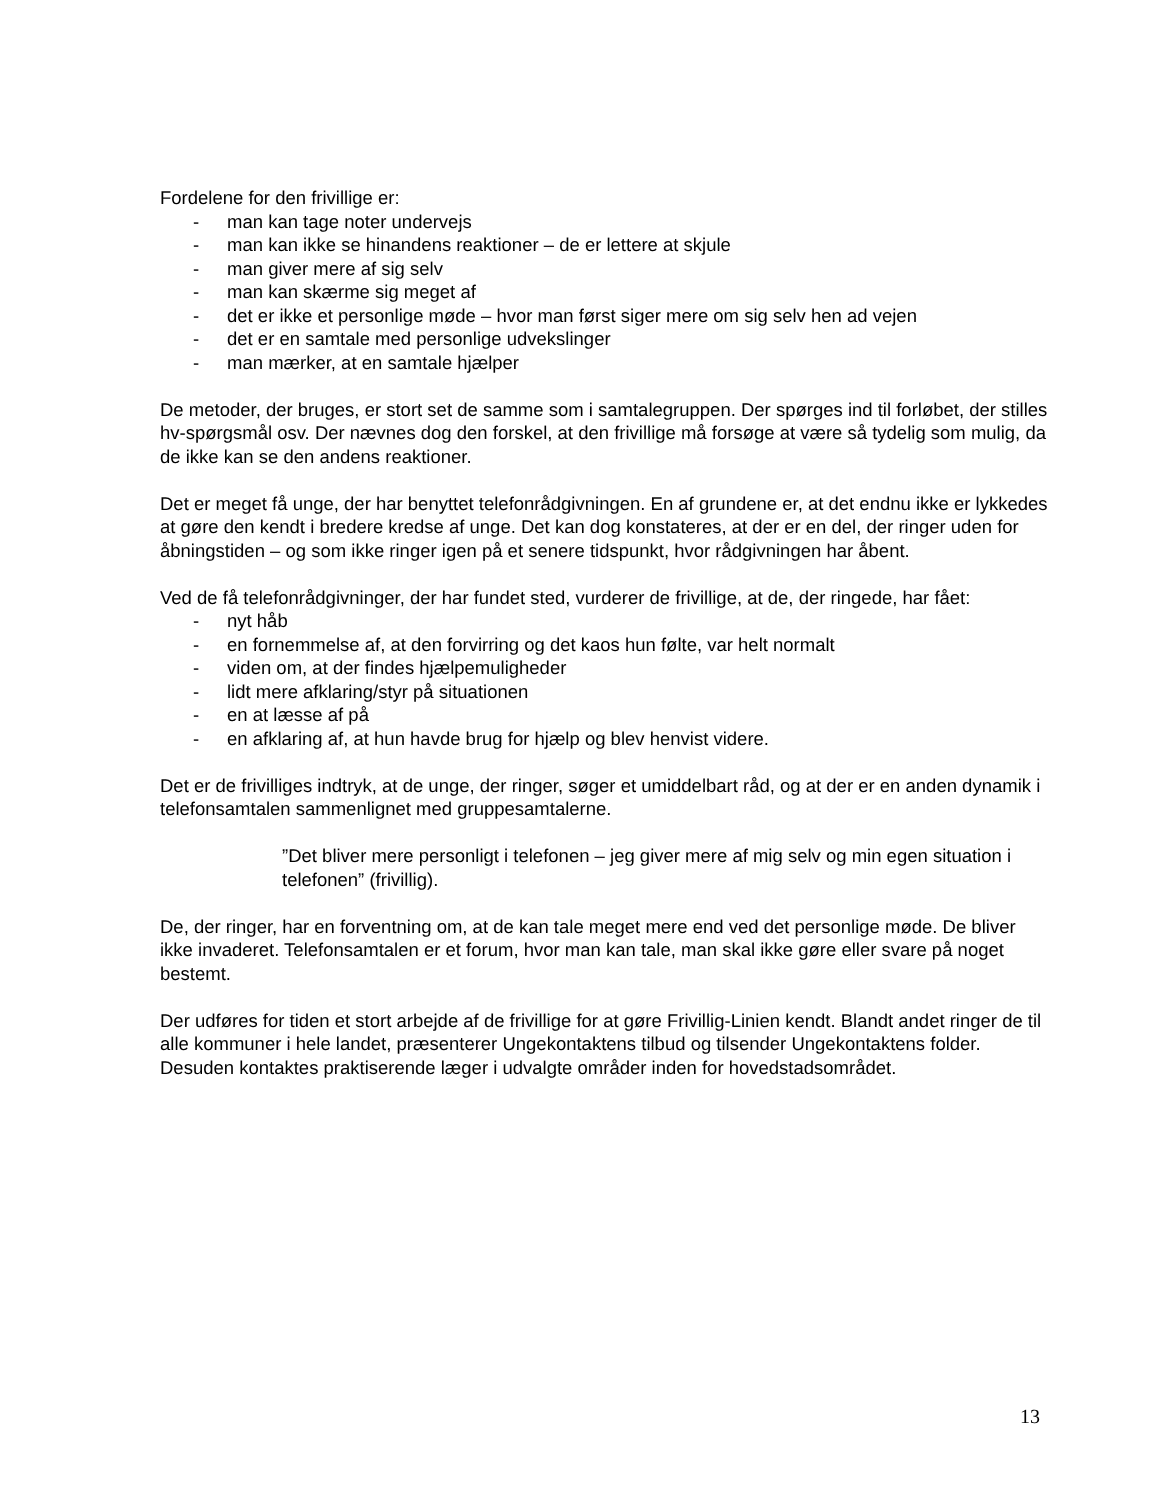Fordelene for den frivillige er:
- man kan tage noter undervejs
- man kan ikke se hinandens reaktioner – de er lettere at skjule
- man giver mere af sig selv
- man kan skærme sig meget af
- det er ikke et personlige møde – hvor man først siger mere om sig selv hen ad vejen
- det er en samtale med personlige udvekslinger
- man mærker, at en samtale hjælper
De metoder, der bruges, er stort set de samme som i samtalegruppen. Der spørges ind til forløbet, der stilles hv-spørgsmål osv. Der nævnes dog den forskel, at den frivillige må forsøge at være så tydelig som mulig, da de ikke kan se den andens reaktioner.
Det er meget få unge, der har benyttet telefonrådgivningen. En af grundene er, at det endnu ikke er lykkedes at gøre den kendt i bredere kredse af unge. Det kan dog konstateres, at der er en del, der ringer uden for åbningstiden – og som ikke ringer igen på et senere tidspunkt, hvor rådgivningen har åbent.
Ved de få telefonrådgivninger, der har fundet sted, vurderer de frivillige, at de, der ringede, har fået:
- nyt håb
- en fornemmelse af, at den forvirring og det kaos hun følte, var helt normalt
- viden om, at der findes hjælpemuligheder
- lidt mere afklaring/styr på situationen
- en at læsse af på
- en afklaring af, at hun havde brug for hjælp og blev henvist videre.
Det er de frivilliges indtryk, at de unge, der ringer, søger et umiddelbart råd, og at der er en anden dynamik i telefonsamtalen sammenlignet med gruppesamtalerne.
”Det bliver mere personligt i telefonen – jeg giver mere af mig selv og min egen situation i telefonen” (frivillig).
De, der ringer, har en forventning om, at de kan tale meget mere end ved det personlige møde. De bliver ikke invaderet. Telefonsamtalen er et forum, hvor man kan tale, man skal ikke gøre eller svare på noget bestemt.
Der udføres for tiden et stort arbejde af de frivillige for at gøre Frivillig-Linien kendt. Blandt andet ringer de til alle kommuner i hele landet, præsenterer Ungekontaktens tilbud og tilsender Ungekontaktens folder. Desuden kontaktes praktiserende læger i udvalgte områder inden for hovedstadsområdet.
13